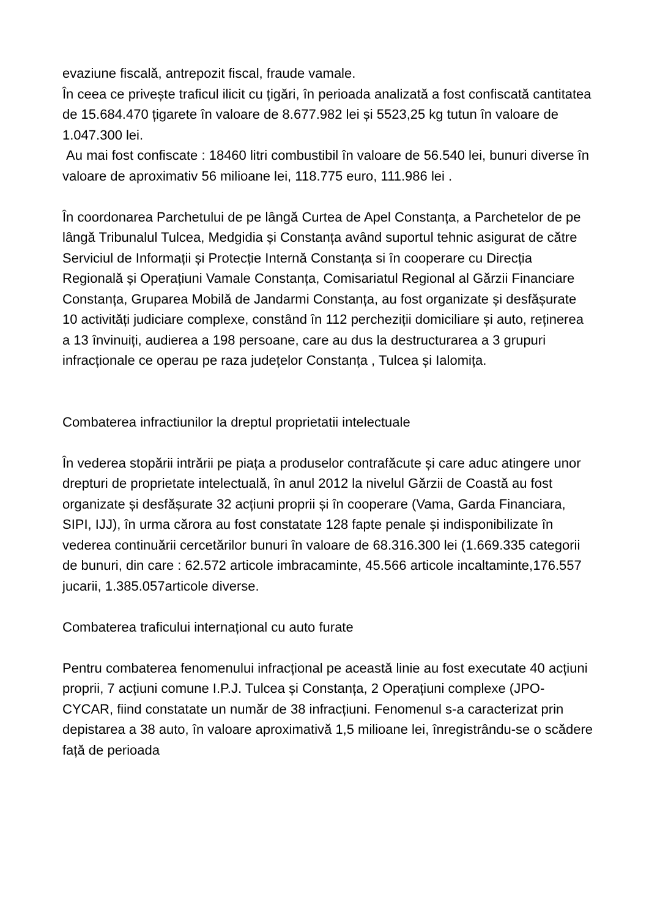evaziune fiscală, antrepozit fiscal, fraude vamale.
În ceea ce privește traficul ilicit cu țigări, în perioada analizată a fost confiscată cantitatea de 15.684.470 țigarete în valoare de 8.677.982 lei și 5523,25 kg tutun în valoare de 1.047.300 lei.
Au mai fost confiscate : 18460 litri combustibil în valoare de 56.540 lei, bunuri diverse în valoare de aproximativ 56 milioane lei, 118.775 euro, 111.986 lei .
În coordonarea Parchetului de pe lângă Curtea de Apel Constanța, a Parchetelor de pe lângă Tribunalul Tulcea, Medgidia și Constanța având suportul tehnic asigurat de către Serviciul de Informații și Protecție Internă Constanța si în cooperare cu Direcția Regională și Operațiuni Vamale Constanța, Comisariatul Regional al Gărzii Financiare Constanța, Gruparea Mobilă de Jandarmi Constanța, au fost organizate și desfășurate 10 activități judiciare complexe, constând în 112 percheziții domiciliare și auto, reținerea a 13 învinuiți, audierea a 198 persoane, care au dus la destructurarea a 3 grupuri infracționale ce operau pe raza județelor Constanța , Tulcea și Ialomița.
Combaterea infractiunilor la dreptul proprietatii intelectuale
În vederea stopării intrării pe piața a produselor contrafăcute și care aduc atingere unor drepturi de proprietate intelectuală, în anul 2012 la nivelul Gărzii de Coastă au fost organizate și desfășurate 32 acțiuni proprii și în cooperare (Vama, Garda Financiara, SIPI, IJJ), în urma cărora au fost constatate 128 fapte penale și indisponibilizate în vederea continuării cercetărilor bunuri în valoare de 68.316.300 lei (1.669.335 categorii de bunuri, din care : 62.572 articole imbracaminte, 45.566 articole incaltaminte,176.557 jucarii, 1.385.057articole diverse.
Combaterea traficului internațional cu auto furate
Pentru combaterea fenomenului infracțional pe această linie au fost executate 40 acțiuni proprii, 7 acțiuni comune I.P.J. Tulcea și Constanța, 2 Operațiuni complexe (JPO-CYCAR, fiind constatate un număr de 38 infracțiuni. Fenomenul s-a caracterizat prin depistarea a 38 auto, în valoare aproximativă 1,5 milioane lei, înregistrându-se o scădere față de perioada